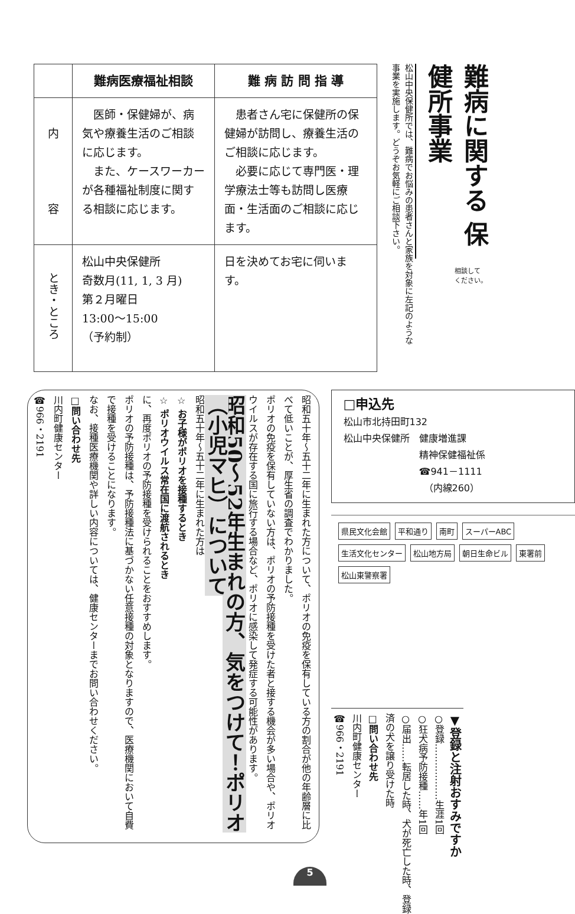| | 難病医療福祉相談 | 難 病 訪 問 指 導 |
| --- | --- | --- |
| 内 容 | 医師・保健婦が、病気や療養生活のご相談に応じます。 また、ケースワーカーが各種福祉制度に関する相談に応じます。 | 患者さん宅に保健所の保健婦が訪問し、療養生活のご相談に応じます。 必要に応じて専門医・理学療法士等も訪問し医療面・生活面のご相談に応じます。 |
| とき・ところ | 松山中央保健所 奇数月(11, 1, 3 月) 第２月曜日 13:00～15:00 （予約制） | 日を決めてお宅に伺います。 |
難病に関する 保健所事業
松山中央保健所では、難病でお悩みの患者さんと家族を対象に左記のような事業を実施します。どうぞお気軽にご相談下さい。
相談して
ください。
昭和五十年～五十二年に生まれた方について、ポリオの免疫を保有している方の割合が他の年齢層に比べて低いことが、厚生省の調査でわかりました。
ポリオの免疫を保有していない方は、ポリオの予防接種を受けた者と接する機会が多い場合や、ポリオウイルスが存在する国に旅行する場合など、ポリオに感染して発症する可能性があります。
昭和50～52年生まれの方、気をつけて！ポリオ（小児マヒ）について
昭和五十年～五十二年に生まれた方は
☆ お子様がポリオを接種するとき
☆ ポリオウイルス常在国に渡航されるとき
に、再度ポリオの予防接種を受けられることをおすすめします。
ポリオの予防接種は、予防接種法に基づかない任意接種の対象となりますので、医療機関において自費で接種を受けることになります。
なお、接種医療機関や詳しい内容については、健康センターまでお問い合わせください。
□問い合わせ先
川内町健康センター
☎966・2191
□申込先
松山市北持田町132
松山中央保健所　健康増進課
　　　　　　　　精神保健福祉係
　　　　　　　　☎941－1111
　　　　　　　　　（内線260）
県民文化会館 平和通り 南町 スーパーABC 生活文化センター 松山地方局 朝日生命ビル 東署前 松山東警察署
▼登録と注射おすみですか
○登録………………生涯1回
○狂犬病予防接種……年1回
○届出……転居した時、犬が死亡した時、登録済の犬を譲り受けた時
□問い合わせ先
川内町健康センター
☎966・2191
5